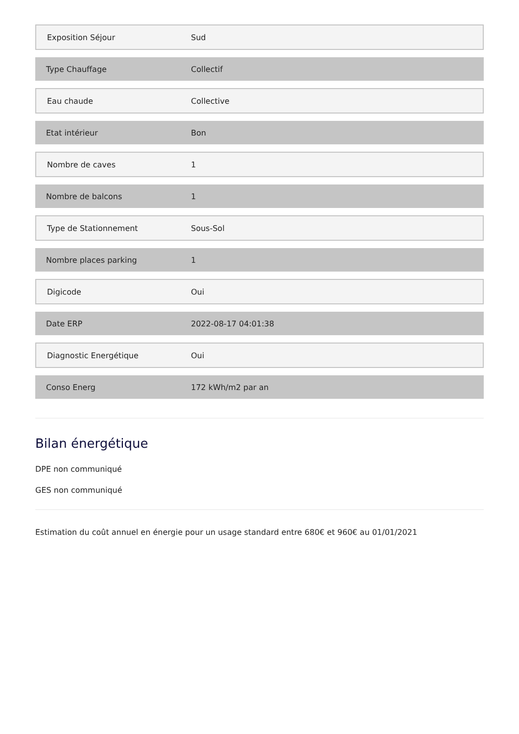| Exposition Séjour | Sud |
| Type Chauffage | Collectif |
| Eau chaude | Collective |
| Etat intérieur | Bon |
| Nombre de caves | 1 |
| Nombre de balcons | 1 |
| Type de Stationnement | Sous-Sol |
| Nombre places parking | 1 |
| Digicode | Oui |
| Date ERP | 2022-08-17 04:01:38 |
| Diagnostic Energétique | Oui |
| Conso Energ | 172 kWh/m2 par an |
Bilan énergétique
DPE non communiqué
GES non communiqué
Estimation du coût annuel en énergie pour un usage standard entre 680€ et 960€ au 01/01/2021